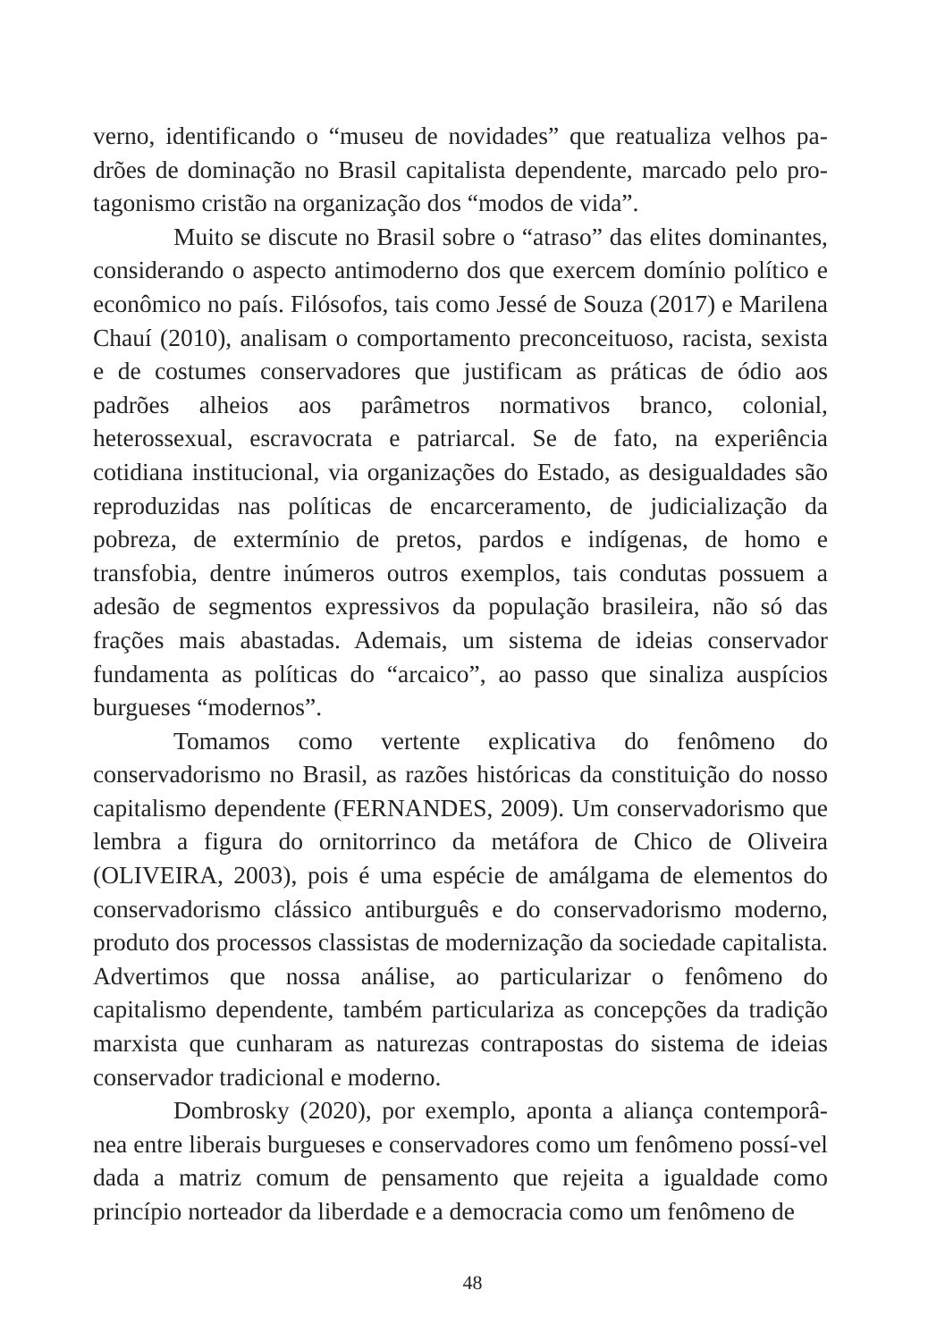verno, identificando o “museu de novidades” que reatualiza velhos pa-drões de dominação no Brasil capitalista dependente, marcado pelo pro-tagonismo cristão na organização dos “modos de vida”.
Muito se discute no Brasil sobre o “atraso” das elites dominantes, considerando o aspecto antimoderno dos que exercem domínio político e econômico no país. Filósofos, tais como Jessé de Souza (2017) e Marilena Chauí (2010), analisam o comportamento preconceituoso, racista, sexista e de costumes conservadores que justificam as práticas de ódio aos padrões alheios aos parâmetros normativos branco, colonial, heterossexual, escravocrata e patriarcal. Se de fato, na experiência cotidiana institucional, via organizações do Estado, as desigualdades são reproduzidas nas políticas de encarceramento, de judicialização da pobreza, de extermínio de pretos, pardos e indígenas, de homo e transfobia, dentre inúmeros outros exemplos, tais condutas possuem a adesão de segmentos expressivos da população brasileira, não só das frações mais abastadas. Ademais, um sistema de ideias conservador fundamenta as políticas do “arcaico”, ao passo que sinaliza auspícios burgueses “modernos”.
Tomamos como vertente explicativa do fenômeno do conservadorismo no Brasil, as razões históricas da constituição do nosso capitalismo dependente (FERNANDES, 2009). Um conservadorismo que lembra a figura do ornitorrinco da metáfora de Chico de Oliveira (OLIVEIRA, 2003), pois é uma espécie de amálgama de elementos do conservadorismo clássico antiburguês e do conservadorismo moderno, produto dos processos classistas de modernização da sociedade capitalista. Advertimos que nossa análise, ao particularizar o fenômeno do capitalismo dependente, também particulariza as concepções da tradição marxista que cunharam as naturezas contrapostas do sistema de ideias conservador tradicional e moderno.
Dombrosky (2020), por exemplo, aponta a aliança contemporâ-nea entre liberais burgueses e conservadores como um fenômeno possí-vel dada a matriz comum de pensamento que rejeita a igualdade como princípio norteador da liberdade e a democracia como um fenômeno de
48